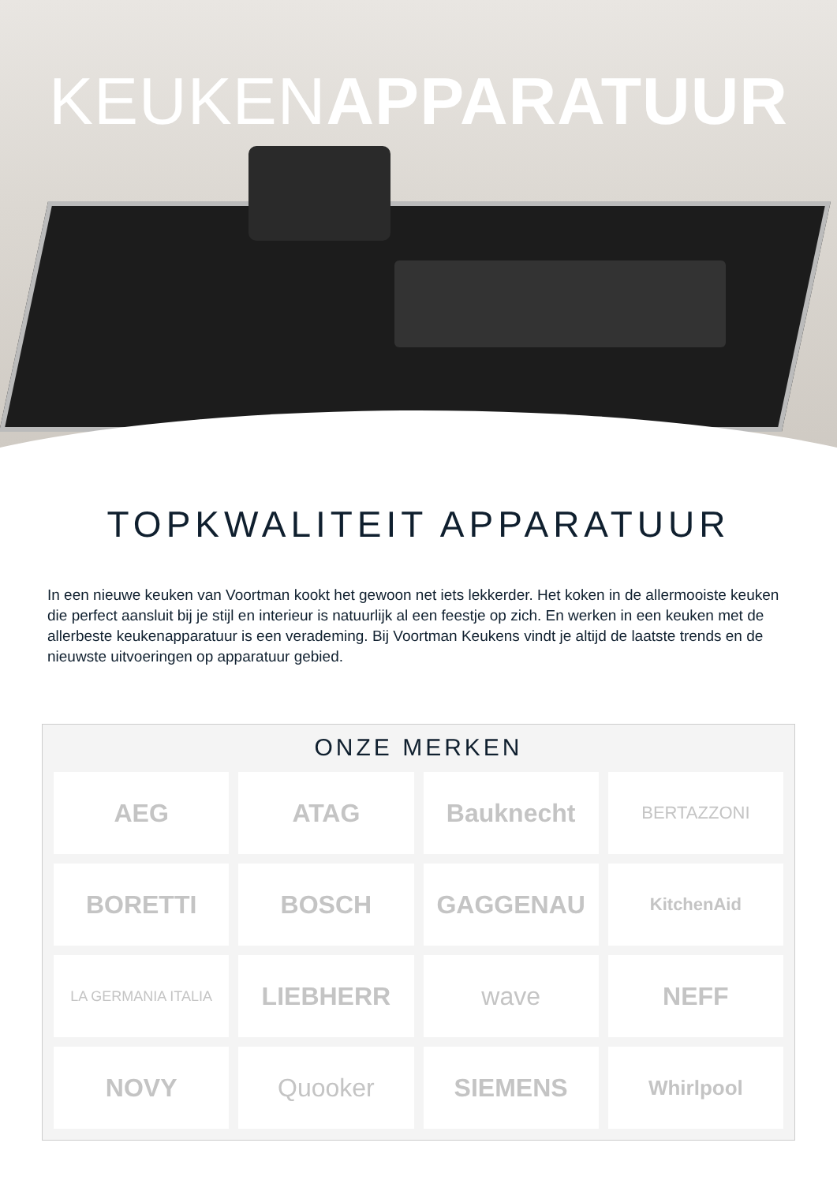KEUKENAPPARATUUR
TOPKWALITEIT APPARATUUR
In een nieuwe keuken van Voortman kookt het gewoon net iets lekkerder. Het koken in de allermooiste keuken die perfect aansluit bij je stijl en interieur is natuurlijk al een feestje op zich. En werken in een keuken met de allerbeste keukenapparatuur is een verademing. Bij Voortman Keukens vindt je altijd de laatste trends en de nieuwste uitvoeringen op apparatuur gebied.
ONZE MERKEN
AEG
ATAG
Bauknecht
BERTAZZONI
BORETTI
BOSCH
GAGGENAU
KitchenAid
LA GERMANIA ITALIA
LIEBHERR
wave
NEFF
NOVY
Quooker
SIEMENS
Whirlpool